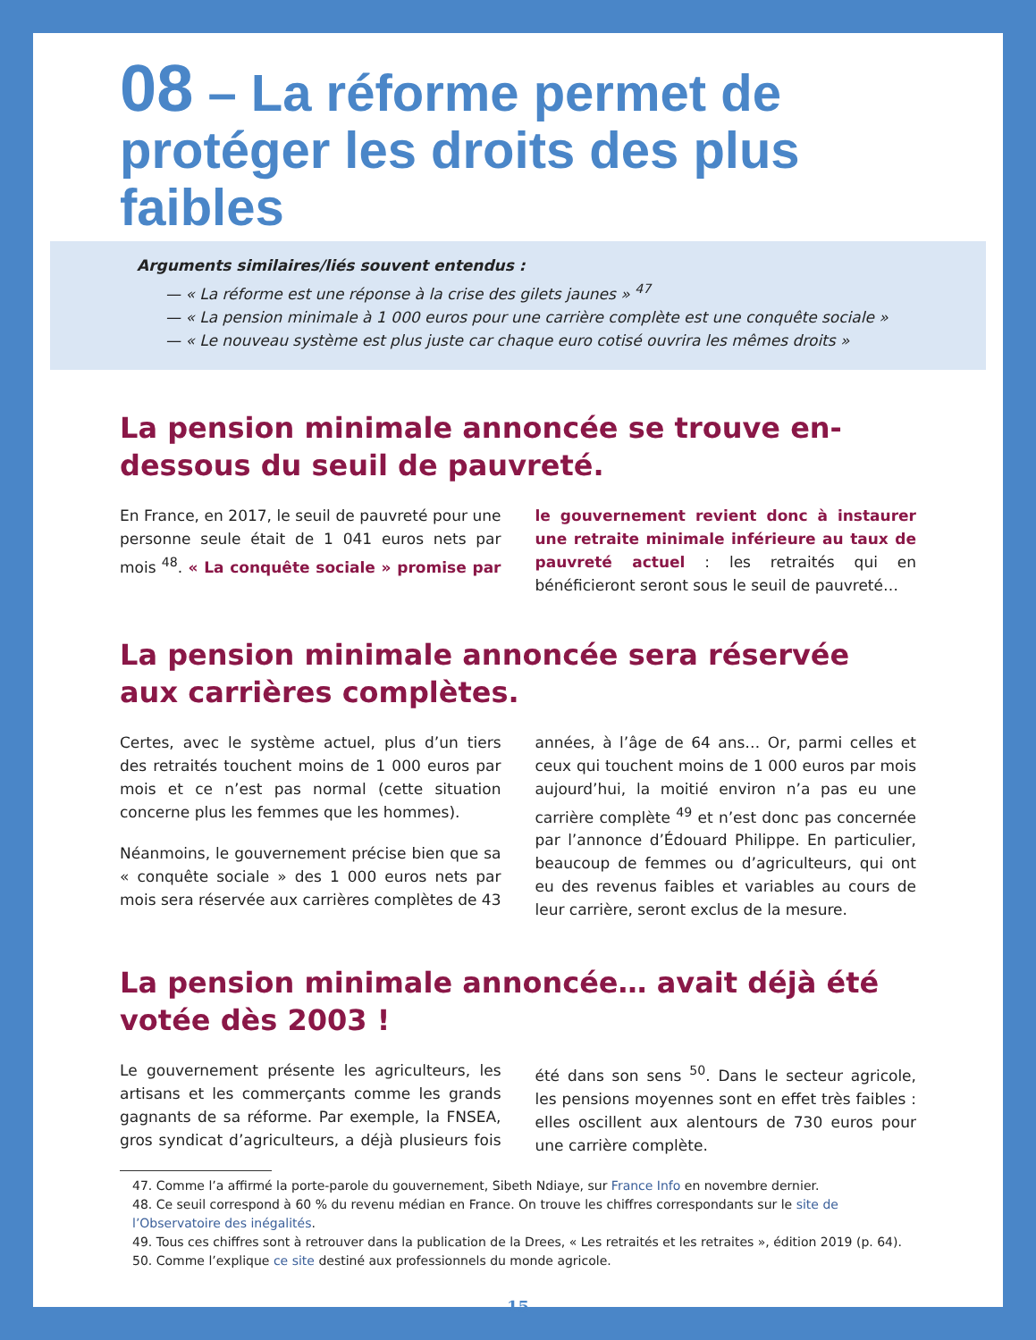08 – La réforme permet de protéger les droits des plus faibles
Arguments similaires/liés souvent entendus :
— « La réforme est une réponse à la crise des gilets jaunes » <sup>47</sup>
— « La pension minimale à 1 000 euros pour une carrière complète est une conquête sociale »
— « Le nouveau système est plus juste car chaque euro cotisé ouvrira les mêmes droits »
La pension minimale annoncée se trouve en-dessous du seuil de pauvreté.
En France, en 2017, le seuil de pauvreté pour une personne seule était de 1 041 euros nets par mois <sup>48</sup>. « La conquête sociale » promise par le gouvernement revient donc à instaurer une retraite minimale inférieure au taux de pauvreté actuel : les retraités qui en bénéficieront seront sous le seuil de pauvreté…
La pension minimale annoncée sera réservée aux carrières complètes.
Certes, avec le système actuel, plus d’un tiers des retraités touchent moins de 1 000 euros par mois et ce n’est pas normal (cette situation concerne plus les femmes que les hommes).
Néanmoins, le gouvernement précise bien que sa « conquête sociale » des 1 000 euros nets par mois sera réservée aux carrières complètes de 43 années, à l’âge de 64 ans… Or, parmi celles et ceux qui touchent moins de 1 000 euros par mois aujourd’hui, la moitié environ n’a pas eu une carrière complète <sup>49</sup> et n’est donc pas concernée par l’annonce d’Édouard Philippe. En particulier, beaucoup de femmes ou d’agriculteurs, qui ont eu des revenus faibles et variables au cours de leur carrière, seront exclus de la mesure.
La pension minimale annoncée… avait déjà été votée dès 2003 !
Le gouvernement présente les agriculteurs, les artisans et les commerçants comme les grands gagnants de sa réforme. Par exemple, la FNSEA, gros syndicat d’agriculteurs, a déjà plusieurs fois été dans son sens <sup>50</sup>. Dans le secteur agricole, les pensions moyennes sont en effet très faibles : elles oscillent aux alentours de 730 euros pour une carrière complète.
47. Comme l’a affirmé la porte-parole du gouvernement, Sibeth Ndiaye, sur France Info en novembre dernier.
48. Ce seuil correspond à 60 % du revenu médian en France. On trouve les chiffres correspondants sur le site de l’Observatoire des inégalités.
49. Tous ces chiffres sont à retrouver dans la publication de la Drees, « Les retraités et les retraites », édition 2019 (p. 64).
50. Comme l’explique ce site destiné aux professionnels du monde agricole.
15